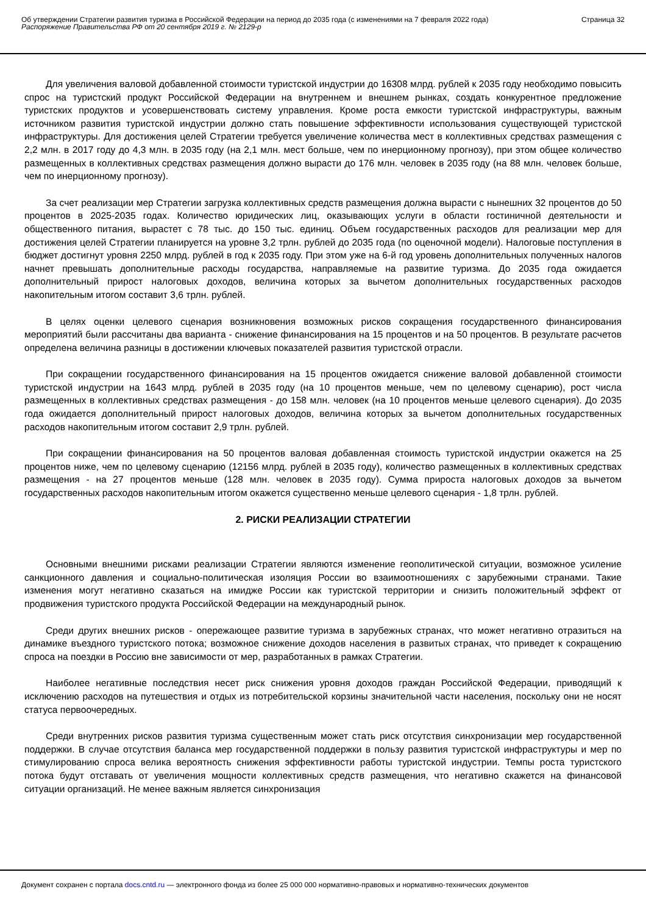Об утверждении Стратегии развития туризма в Российской Федерации на период до 2035 года (с изменениями на 7 февраля 2022 года)
Распоряжение Правительства РФ от 20 сентября 2019 г. № 2129-р
Страница 32
Для увеличения валовой добавленной стоимости туристской индустрии до 16308 млрд. рублей к 2035 году необходимо повысить спрос на туристский продукт Российской Федерации на внутреннем и внешнем рынках, создать конкурентное предложение туристских продуктов и усовершенствовать систему управления. Кроме роста емкости туристской инфраструктуры, важным источником развития туристской индустрии должно стать повышение эффективности использования существующей туристской инфраструктуры. Для достижения целей Стратегии требуется увеличение количества мест в коллективных средствах размещения с 2,2 млн. в 2017 году до 4,3 млн. в 2035 году (на 2,1 млн. мест больше, чем по инерционному прогнозу), при этом общее количество размещенных в коллективных средствах размещения должно вырасти до 176 млн. человек в 2035 году (на 88 млн. человек больше, чем по инерционному прогнозу).
За счет реализации мер Стратегии загрузка коллективных средств размещения должна вырасти с нынешних 32 процентов до 50 процентов в 2025-2035 годах. Количество юридических лиц, оказывающих услуги в области гостиничной деятельности и общественного питания, вырастет с 78 тыс. до 150 тыс. единиц. Объем государственных расходов для реализации мер для достижения целей Стратегии планируется на уровне 3,2 трлн. рублей до 2035 года (по оценочной модели). Налоговые поступления в бюджет достигнут уровня 2250 млрд. рублей в год к 2035 году. При этом уже на 6-й год уровень дополнительных полученных налогов начнет превышать дополнительные расходы государства, направляемые на развитие туризма. До 2035 года ожидается дополнительный прирост налоговых доходов, величина которых за вычетом дополнительных государственных расходов накопительным итогом составит 3,6 трлн. рублей.
В целях оценки целевого сценария возникновения возможных рисков сокращения государственного финансирования мероприятий были рассчитаны два варианта - снижение финансирования на 15 процентов и на 50 процентов. В результате расчетов определена величина разницы в достижении ключевых показателей развития туристской отрасли.
При сокращении государственного финансирования на 15 процентов ожидается снижение валовой добавленной стоимости туристской индустрии на 1643 млрд. рублей в 2035 году (на 10 процентов меньше, чем по целевому сценарию), рост числа размещенных в коллективных средствах размещения - до 158 млн. человек (на 10 процентов меньше целевого сценария). До 2035 года ожидается дополнительный прирост налоговых доходов, величина которых за вычетом дополнительных государственных расходов накопительным итогом составит 2,9 трлн. рублей.
При сокращении финансирования на 50 процентов валовая добавленная стоимость туристской индустрии окажется на 25 процентов ниже, чем по целевому сценарию (12156 млрд. рублей в 2035 году), количество размещенных в коллективных средствах размещения - на 27 процентов меньше (128 млн. человек в 2035 году). Сумма прироста налоговых доходов за вычетом государственных расходов накопительным итогом окажется существенно меньше целевого сценария - 1,8 трлн. рублей.
2. РИСКИ РЕАЛИЗАЦИИ СТРАТЕГИИ
Основными внешними рисками реализации Стратегии являются изменение геополитической ситуации, возможное усиление санкционного давления и социально-политическая изоляция России во взаимоотношениях с зарубежными странами. Такие изменения могут негативно сказаться на имидже России как туристской территории и снизить положительный эффект от продвижения туристского продукта Российской Федерации на международный рынок.
Среди других внешних рисков - опережающее развитие туризма в зарубежных странах, что может негативно отразиться на динамике въездного туристского потока; возможное снижение доходов населения в развитых странах, что приведет к сокращению спроса на поездки в Россию вне зависимости от мер, разработанных в рамках Стратегии.
Наиболее негативные последствия несет риск снижения уровня доходов граждан Российской Федерации, приводящий к исключению расходов на путешествия и отдых из потребительской корзины значительной части населения, поскольку они не носят статуса первоочередных.
Среди внутренних рисков развития туризма существенным может стать риск отсутствия синхронизации мер государственной поддержки. В случае отсутствия баланса мер государственной поддержки в пользу развития туристской инфраструктуры и мер по стимулированию спроса велика вероятность снижения эффективности работы туристской индустрии. Темпы роста туристского потока будут отставать от увеличения мощности коллективных средств размещения, что негативно скажется на финансовой ситуации организаций. Не менее важным является синхронизация
Документ сохранен с портала docs.cntd.ru — электронного фонда из более 25 000 000 нормативно-правовых и нормативно-технических документов